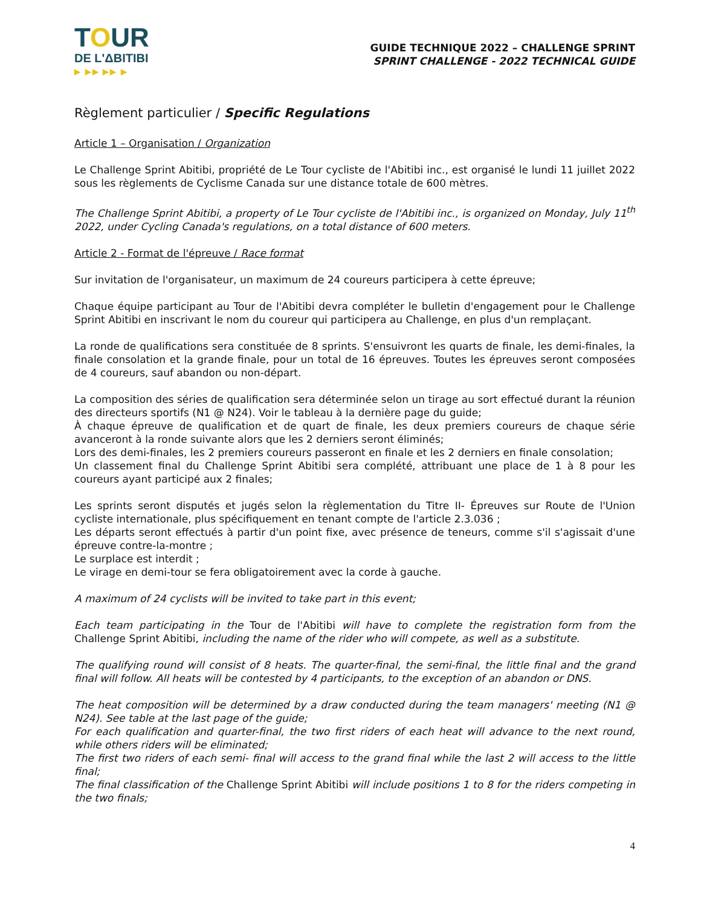TOUR
DE L'ΔBITIBI
▶ ▶▶ ▶▶ ▶
GUIDE TECHNIQUE 2022 – CHALLENGE SPRINT
SPRINT CHALLENGE - 2022 TECHNICAL GUIDE
Règlement particulier / Specific Regulations
Article 1 – Organisation / Organization
Le Challenge Sprint Abitibi, propriété de Le Tour cycliste de l'Abitibi inc., est organisé le lundi 11 juillet 2022 sous les règlements de Cyclisme Canada sur une distance totale de 600 mètres.
The Challenge Sprint Abitibi, a property of Le Tour cycliste de l'Abitibi inc., is organized on Monday, July 11<sup>th</sup> 2022, under Cycling Canada's regulations, on a total distance of 600 meters.
Article 2 - Format de l'épreuve / Race format
Sur invitation de l'organisateur, un maximum de 24 coureurs participera à cette épreuve;
Chaque équipe participant au Tour de l'Abitibi devra compléter le bulletin d'engagement pour le Challenge Sprint Abitibi en inscrivant le nom du coureur qui participera au Challenge, en plus d'un remplaçant.
La ronde de qualifications sera constituée de 8 sprints. S'ensuivront les quarts de finale, les demi-finales, la finale consolation et la grande finale, pour un total de 16 épreuves. Toutes les épreuves seront composées de 4 coureurs, sauf abandon ou non-départ.
La composition des séries de qualification sera déterminée selon un tirage au sort effectué durant la réunion des directeurs sportifs (N1 @ N24). Voir le tableau à la dernière page du guide;
À chaque épreuve de qualification et de quart de finale, les deux premiers coureurs de chaque série avanceront à la ronde suivante alors que les 2 derniers seront éliminés;
Lors des demi-finales, les 2 premiers coureurs passeront en finale et les 2 derniers en finale consolation;
Un classement final du Challenge Sprint Abitibi sera complété, attribuant une place de 1 à 8 pour les coureurs ayant participé aux 2 finales;
Les sprints seront disputés et jugés selon la règlementation du Titre II- Épreuves sur Route de l'Union cycliste internationale, plus spécifiquement en tenant compte de l'article 2.3.036 ;
Les départs seront effectués à partir d'un point fixe, avec présence de teneurs, comme s'il s'agissait d'une épreuve contre-la-montre ;
Le surplace est interdit ;
Le virage en demi-tour se fera obligatoirement avec la corde à gauche.
A maximum of 24 cyclists will be invited to take part in this event;
Each team participating in the Tour de l'Abitibi will have to complete the registration form from the Challenge Sprint Abitibi, including the name of the rider who will compete, as well as a substitute.
The qualifying round will consist of 8 heats. The quarter-final, the semi-final, the little final and the grand final will follow. All heats will be contested by 4 participants, to the exception of an abandon or DNS.
The heat composition will be determined by a draw conducted during the team managers' meeting (N1 @ N24). See table at the last page of the guide;
For each qualification and quarter-final, the two first riders of each heat will advance to the next round, while others riders will be eliminated;
The first two riders of each semi- final will access to the grand final while the last 2 will access to the little final;
The final classification of the Challenge Sprint Abitibi will include positions 1 to 8 for the riders competing in the two finals;
4